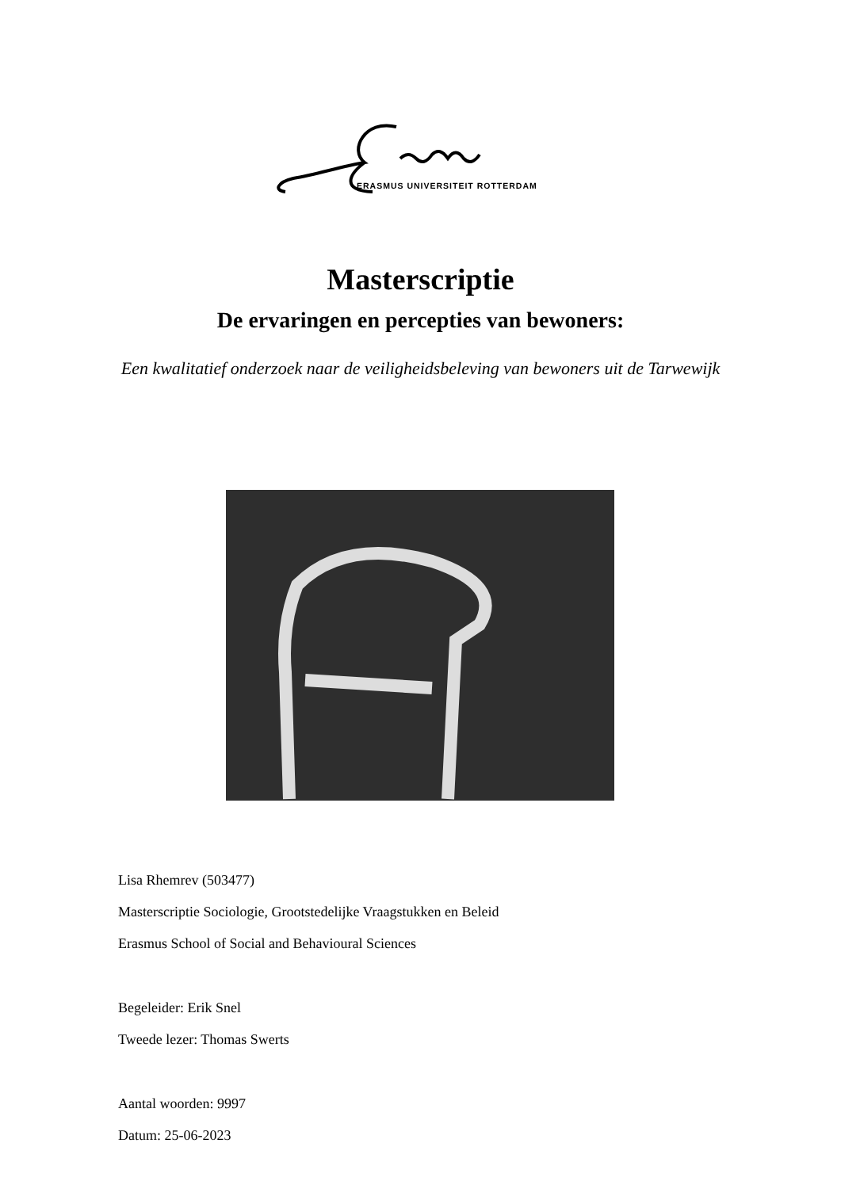ERASMUS UNIVERSITEIT ROTTERDAM
Masterscriptie
De ervaringen en percepties van bewoners:
Een kwalitatief onderzoek naar de veiligheidsbeleving van bewoners uit de Tarwewijk
Lisa Rhemrev (503477)
Masterscriptie Sociologie, Grootstedelijke Vraagstukken en Beleid
Erasmus School of Social and Behavioural Sciences
Begeleider: Erik Snel
Tweede lezer: Thomas Swerts
Aantal woorden: 9997
Datum: 25-06-2023